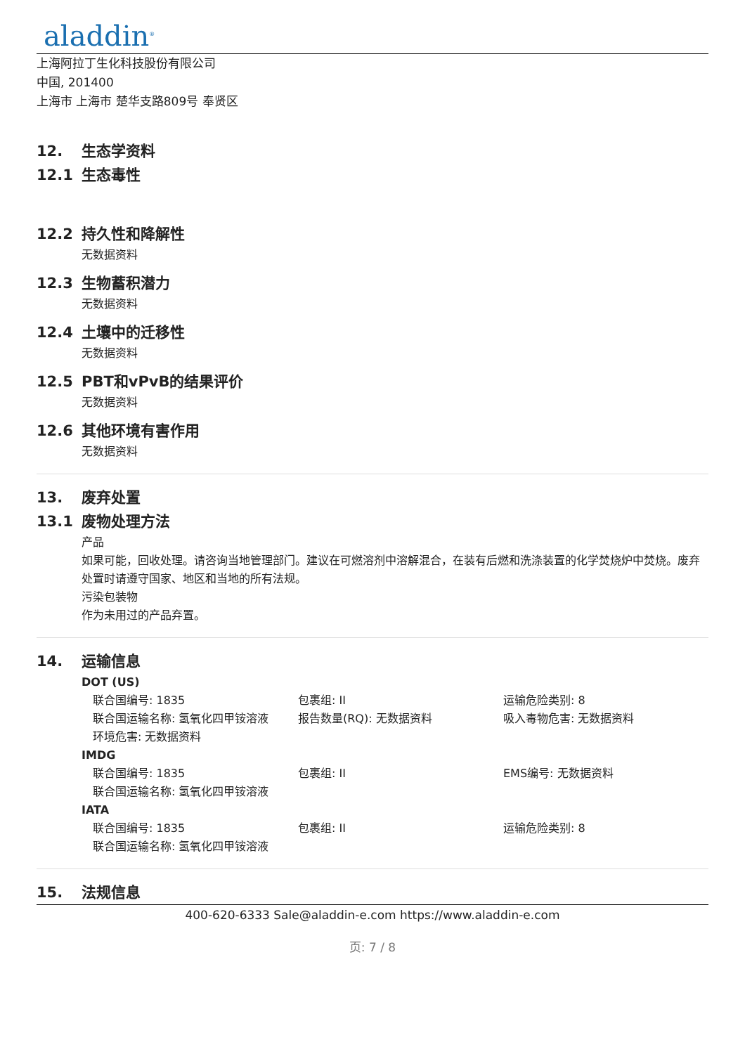aladdin<sup>®</sup>
上海阿拉丁生化科技股份有限公司
中国, 201400
上海市 上海市 楚华支路809号 奉贤区
12. 生态学资料
12.1 生态毒性
12.2 持久性和降解性
无数据资料
12.3 生物蓄积潜力
无数据资料
12.4 土壤中的迁移性
无数据资料
12.5 PBT和vPvB的结果评价
无数据资料
12.6 其他环境有害作用
无数据资料
13. 废弃处置
13.1 废物处理方法
产品
如果可能，回收处理。请咨询当地管理部门。建议在可燃溶剂中溶解混合，在装有后燃和洗涤装置的化学焚烧炉中焚烧。废弃处置时请遵守国家、地区和当地的所有法规。
污染包装物
作为未用过的产品弃置。
14. 运输信息
DOT (US)
联合国编号: 1835 包裹组: II 运输危险类别: 8
联合国运输名称: 氢氧化四甲铵溶液 报告数量(RQ): 无数据资料 吸入毒物危害: 无数据资料
环境危害: 无数据资料
IMDG
联合国编号: 1835 包裹组: II EMS编号: 无数据资料
联合国运输名称: 氢氧化四甲铵溶液
IATA
联合国编号: 1835 包裹组: II 运输危险类别: 8
联合国运输名称: 氢氧化四甲铵溶液
15. 法规信息
400-620-6333 Sale@aladdin-e.com https://www.aladdin-e.com
页: 7 / 8